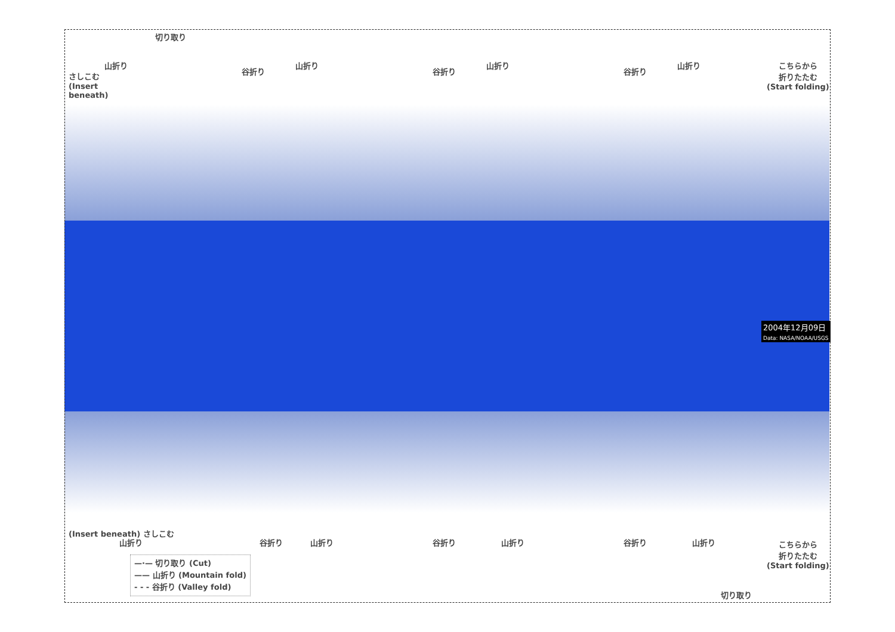切り取り
さしこむ
(Insert
beneath)
山折り 山折り 山折り 山折り
谷折り 谷折り 谷折り
こちらから
折りたたむ
(Start folding)
2004年12月09日
Data: NASA/NOAA/USGS
(Insert beneath) さしこむ
山折り 山折り 山折り 山折り
谷折り 谷折り 谷折り
こちらから
折りたたむ
(Start folding)
切り取り
—·— 切り取り (Cut)
—— 山折り (Mountain fold)
- - - 谷折り (Valley fold)